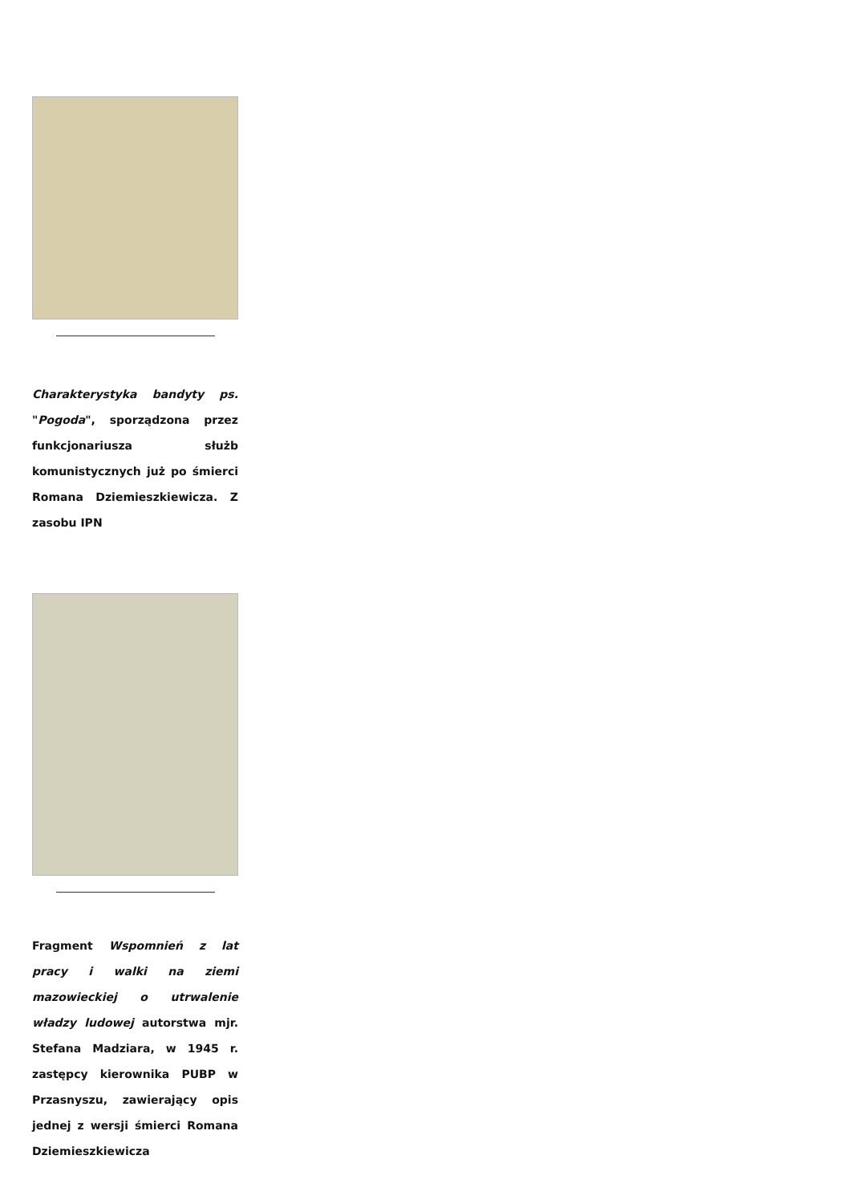Charakterystyka bandyty ps. "Pogoda", sporządzona przez funkcjonariusza służb komunistycznych już po śmierci Romana Dziemieszkiewicza. Z zasobu IPN
Fragment Wspomnień z lat pracy i walki na ziemi mazowieckiej o utrwalenie władzy ludowej autorstwa mjr. Stefana Madziara, w 1945 r. zastępcy kierownika PUBP w Przasnyszu, zawierający opis jednej z wersji śmierci Romana Dziemieszkiewicza